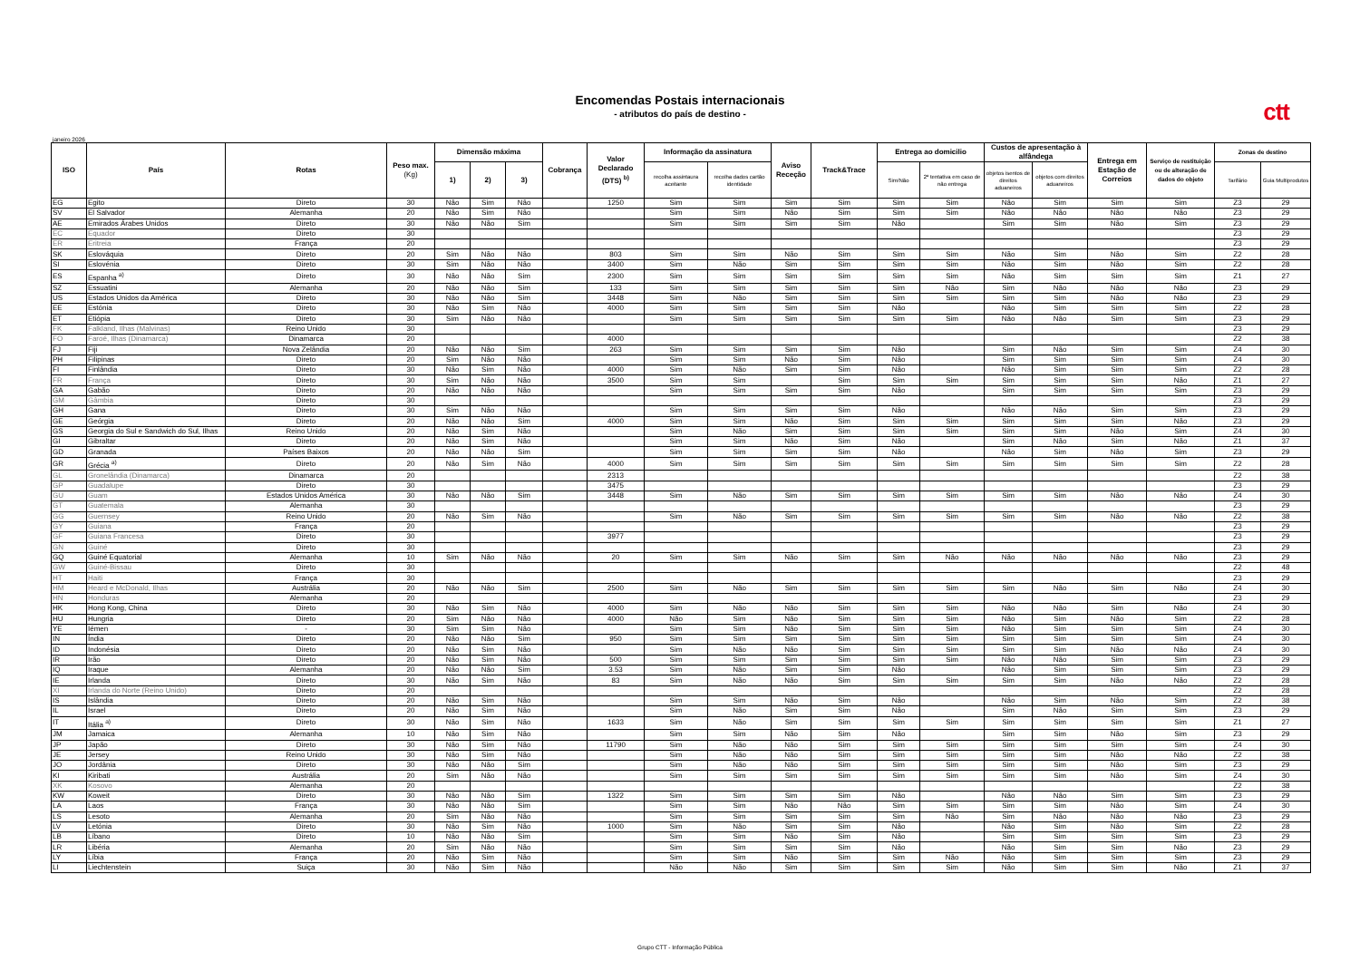Encomendas Postais internacionais
- atributos do país de destino -
ctt
janeiro 2026
| ISO | País | Rotas | Peso max. (Kg) | Dimensão máxima | | | Cobrança | Valor Declarado (DTS) <sup>b)</sup> | Informação da assinatura | | Aviso Receção | Track&Trace | Entrega ao domicilio | | Custos de apresentação à alfândega | | Entrega em Estação de Correios | Serviço de restituição ou de alteração de dados do objeto | Zonas de destino | |
| --- | --- | --- | --- | --- | --- | --- | --- | --- | --- | --- | --- | --- | --- | --- | --- | --- | --- | --- | --- | --- |
| | | | | 1) | 2) | 3) | | | recolha assintaura aceitante | recolha dados cartão identidade | | | Sim/Não | 2ª tentativa em caso de não entrega | objetos isentos de direitos aduaneiros | objetos com direitos aduaneiros | | | Tarifário | Guia Multiprodutos |
| EG | Egito | Direto | 30 | Não | Sim | Não | | 1250 | Sim | Sim | Sim | Sim | Sim | Sim | Não | Sim | Sim | Sim | Z3 | 29 |
| SV | El Salvador | Alemanha | 20 | Não | Sim | Não | | | Sim | Sim | Não | Sim | Sim | Sim | Não | Não | Não | Não | Z3 | 29 |
| AE | Emirados Árabes Unidos | Direto | 30 | Não | Não | Sim | | | Sim | Sim | Sim | Sim | Não | | Sim | Sim | Não | Sim | Z3 | 29 |
| EC | Equador | Direto | 30 | | | | | | | | | | | | | | | | Z3 | 29 |
| ER | Eritreia | França | 20 | | | | | | | | | | | | | | | | Z3 | 29 |
| SK | Eslováquia | Direto | 20 | Sim | Não | Não | | 803 | Sim | Sim | Não | Sim | Sim | Sim | Não | Sim | Não | Sim | Z2 | 28 |
| SI | Eslovénia | Direto | 30 | Sim | Não | Não | | 3400 | Sim | Não | Sim | Sim | Sim | Sim | Não | Sim | Não | Sim | Z2 | 28 |
| ES | Espanha <sup>a)</sup> | Direto | 30 | Não | Não | Sim | | 2300 | Sim | Sim | Sim | Sim | Sim | Sim | Não | Sim | Sim | Sim | Z1 | 27 |
| SZ | Essuatini | Alemanha | 20 | Não | Não | Sim | | 133 | Sim | Sim | Sim | Sim | Sim | Não | Sim | Não | Não | Não | Z3 | 29 |
| US | Estados Unidos da América | Direto | 30 | Não | Não | Sim | | 3448 | Sim | Não | Sim | Sim | Sim | Sim | Sim | Sim | Não | Não | Z3 | 29 |
| EE | Estónia | Direto | 30 | Não | Sim | Não | | 4000 | Sim | Sim | Sim | Sim | Não | | Não | Sim | Sim | Sim | Z2 | 28 |
| ET | Etiópia | Direto | 30 | Sim | Não | Não | | | Sim | Sim | Sim | Sim | Sim | Sim | Não | Não | Sim | Sim | Z3 | 29 |
| FK | Falkland, Ilhas (Malvinas) | Reino Unido | 30 | | | | | | | | | | | | | | | | Z3 | 29 |
| FO | Faroé, Ilhas (Dinamarca) | Dinamarca | 20 | | | | | 4000 | | | | | | | | | | | Z2 | 38 |
| FJ | Fiji | Nova Zelândia | 20 | Não | Não | Sim | | 263 | Sim | Sim | Sim | Sim | Não | | Sim | Não | Sim | Sim | Z4 | 30 |
| PH | Filipinas | Direto | 20 | Sim | Não | Não | | | Sim | Sim | Não | Sim | Não | | Sim | Sim | Sim | Sim | Z4 | 30 |
| FI | Finlândia | Direto | 30 | Não | Sim | Não | | 4000 | Sim | Não | Sim | Sim | Não | | Não | Sim | Sim | Sim | Z2 | 28 |
| FR | França | Direto | 30 | Sim | Não | Não | | 3500 | Sim | Sim | | Sim | Sim | Sim | Sim | Sim | Sim | Não | Z1 | 27 |
| GA | Gabão | Direto | 20 | Não | Não | Não | | | Sim | Sim | Sim | Sim | Não | | Sim | Sim | Sim | Sim | Z3 | 29 |
| GM | Gâmbia | Direto | 30 | | | | | | | | | | | | | | | | Z3 | 29 |
| GH | Gana | Direto | 30 | Sim | Não | Não | | | Sim | Sim | Sim | Sim | Não | | Não | Não | Sim | Sim | Z3 | 29 |
| GE | Geórgia | Direto | 20 | Não | Não | Sim | | 4000 | Sim | Sim | Não | Sim | Sim | Sim | Sim | Sim | Sim | Não | Z3 | 29 |
| GS | Georgia do Sul e Sandwich do Sul, Ilhas | Reino Unido | 20 | Não | Sim | Não | | | Sim | Não | Sim | Sim | Sim | Sim | Sim | Sim | Não | Sim | Z4 | 30 |
| GI | Gibraltar | Direto | 20 | Não | Sim | Não | | | Sim | Sim | Não | Sim | Não | | Sim | Não | Sim | Não | Z1 | 37 |
| GD | Granada | Países Baixos | 20 | Não | Não | Sim | | | Sim | Sim | Sim | Sim | Não | | Não | Sim | Não | Sim | Z3 | 29 |
| GR | Grécia <sup>a)</sup> | Direto | 20 | Não | Sim | Não | | 4000 | Sim | Sim | Sim | Sim | Sim | Sim | Sim | Sim | Sim | Sim | Z2 | 28 |
| GL | Gronelândia (Dinamarca) | Dinamarca | 20 | | | | | 2313 | | | | | | | | | | | Z2 | 38 |
| GP | Guadalupe | Direto | 30 | | | | | 3475 | | | | | | | | | | | Z3 | 29 |
| GU | Guam | Estados Unidos América | 30 | Não | Não | Sim | | 3448 | Sim | Não | Sim | Sim | Sim | Sim | Sim | Sim | Não | Não | Z4 | 30 |
| GT | Guatemala | Alemanha | 30 | | | | | | | | | | | | | | | | Z3 | 29 |
| GG | Guernsey | Reino Unido | 20 | Não | Sim | Não | | | Sim | Não | Sim | Sim | Sim | Sim | Sim | Sim | Não | Não | Z2 | 38 |
| GY | Guiana | França | 20 | | | | | | | | | | | | | | | | Z3 | 29 |
| GF | Guiana Francesa | Direto | 30 | | | | | 3977 | | | | | | | | | | | Z3 | 29 |
| GN | Guiné | Direto | 30 | | | | | | | | | | | | | | | | Z3 | 29 |
| GQ | Guiné Equatorial | Alemanha | 10 | Sim | Não | Não | | 20 | Sim | Sim | Não | Sim | Sim | Não | Não | Não | Não | Não | Z3 | 29 |
| GW | Guiné-Bissau | Direto | 30 | | | | | | | | | | | | | | | | Z2 | 48 |
| HT | Haiti | França | 30 | | | | | | | | | | | | | | | | Z3 | 29 |
| HM | Heard e McDonald, Ilhas | Austrália | 20 | Não | Não | Sim | | 2500 | Sim | Não | Sim | Sim | Sim | Sim | Sim | Não | Sim | Não | Z4 | 30 |
| HN | Honduras | Alemanha | 20 | | | | | | | | | | | | | | | | Z3 | 29 |
| HK | Hong Kong, China | Direto | 30 | Não | Sim | Não | | 4000 | Sim | Não | Não | Sim | Sim | Sim | Não | Não | Sim | Não | Z4 | 30 |
| HU | Hungria | Direto | 20 | Sim | Não | Não | | 4000 | Não | Sim | Não | Sim | Sim | Sim | Não | Sim | Não | Sim | Z2 | 28 |
| YE | Iémen | - | 30 | Sim | Sim | Não | | | Sim | Sim | Não | Sim | Sim | Sim | Não | Sim | Sim | Sim | Z4 | 30 |
| IN | Índia | Direto | 20 | Não | Não | Sim | | 950 | Sim | Sim | Sim | Sim | Sim | Sim | Sim | Sim | Sim | Sim | Z4 | 30 |
| ID | Indonésia | Direto | 20 | Não | Sim | Não | | | Sim | Não | Não | Sim | Sim | Sim | Sim | Sim | Não | Não | Z4 | 30 |
| IR | Irão | Direto | 20 | Não | Sim | Não | | 500 | Sim | Sim | Sim | Sim | Sim | Sim | Não | Não | Sim | Sim | Z3 | 29 |
| IQ | Iraque | Alemanha | 20 | Não | Não | Sim | | 3.53 | Sim | Não | Sim | Sim | Não | | Não | Sim | Sim | Sim | Z3 | 29 |
| IE | Irlanda | Direto | 30 | Não | Sim | Não | | 83 | Sim | Não | Não | Sim | Sim | Sim | Sim | Sim | Não | Não | Z2 | 28 |
| XI | Irlanda do Norte (Reino Unido) | Direto | 20 | | | | | | | | | | | | | | | | Z2 | 28 |
| IS | Islândia | Direto | 20 | Não | Sim | Não | | | Sim | Sim | Não | Sim | Não | | Não | Sim | Não | Sim | Z2 | 38 |
| IL | Israel | Direto | 20 | Não | Sim | Não | | | Sim | Não | Sim | Sim | Não | | Sim | Não | Sim | Sim | Z3 | 29 |
| IT | Itália <sup>a)</sup> | Direto | 30 | Não | Sim | Não | | 1633 | Sim | Não | Sim | Sim | Sim | Sim | Sim | Sim | Sim | Sim | Z1 | 27 |
| JM | Jamaica | Alemanha | 10 | Não | Sim | Não | | | Sim | Sim | Não | Sim | Não | | Sim | Sim | Não | Sim | Z3 | 29 |
| JP | Japão | Direto | 30 | Não | Sim | Não | | 11790 | Sim | Não | Não | Sim | Sim | Sim | Sim | Sim | Sim | Sim | Z4 | 30 |
| JE | Jersey | Reino Unido | 30 | Não | Sim | Não | | | Sim | Não | Não | Sim | Sim | Sim | Sim | Sim | Não | Não | Z2 | 38 |
| JO | Jordânia | Direto | 30 | Não | Não | Sim | | | Sim | Não | Não | Sim | Sim | Sim | Sim | Sim | Não | Sim | Z3 | 29 |
| KI | Kiribati | Austrália | 20 | Sim | Não | Não | | | Sim | Sim | Sim | Sim | Sim | Sim | Sim | Sim | Não | Sim | Z4 | 30 |
| XK | Kosovo | Alemanha | 20 | | | | | | | | | | | | | | | | Z2 | 38 |
| KW | Koweit | Direto | 30 | Não | Não | Sim | | 1322 | Sim | Sim | Sim | Sim | Não | | Não | Não | Sim | Sim | Z3 | 29 |
| LA | Laos | França | 30 | Não | Não | Sim | | | Sim | Sim | Não | Não | Sim | Sim | Sim | Sim | Não | Sim | Z4 | 30 |
| LS | Lesoto | Alemanha | 20 | Sim | Não | Não | | | Sim | Sim | Sim | Sim | Sim | Não | Sim | Não | Não | Não | Z3 | 29 |
| LV | Letónia | Direto | 30 | Não | Sim | Não | | 1000 | Sim | Não | Sim | Sim | Não | | Não | Sim | Não | Sim | Z2 | 28 |
| LB | Líbano | Direto | 10 | Não | Não | Sim | | | Sim | Sim | Não | Sim | Não | | Sim | Sim | Sim | Sim | Z3 | 29 |
| LR | Libéria | Alemanha | 20 | Sim | Não | Não | | | Sim | Sim | Sim | Sim | Não | | Não | Sim | Sim | Não | Z3 | 29 |
| LY | Líbia | França | 20 | Não | Sim | Não | | | Sim | Sim | Não | Sim | Sim | Não | Não | Sim | Sim | Sim | Z3 | 29 |
| LI | Liechtenstein | Suiça | 30 | Não | Sim | Não | | | Não | Não | Sim | Sim | Sim | Sim | Não | Sim | Sim | Não | Z1 | 37 |
Grupo CTT - Informação Pública